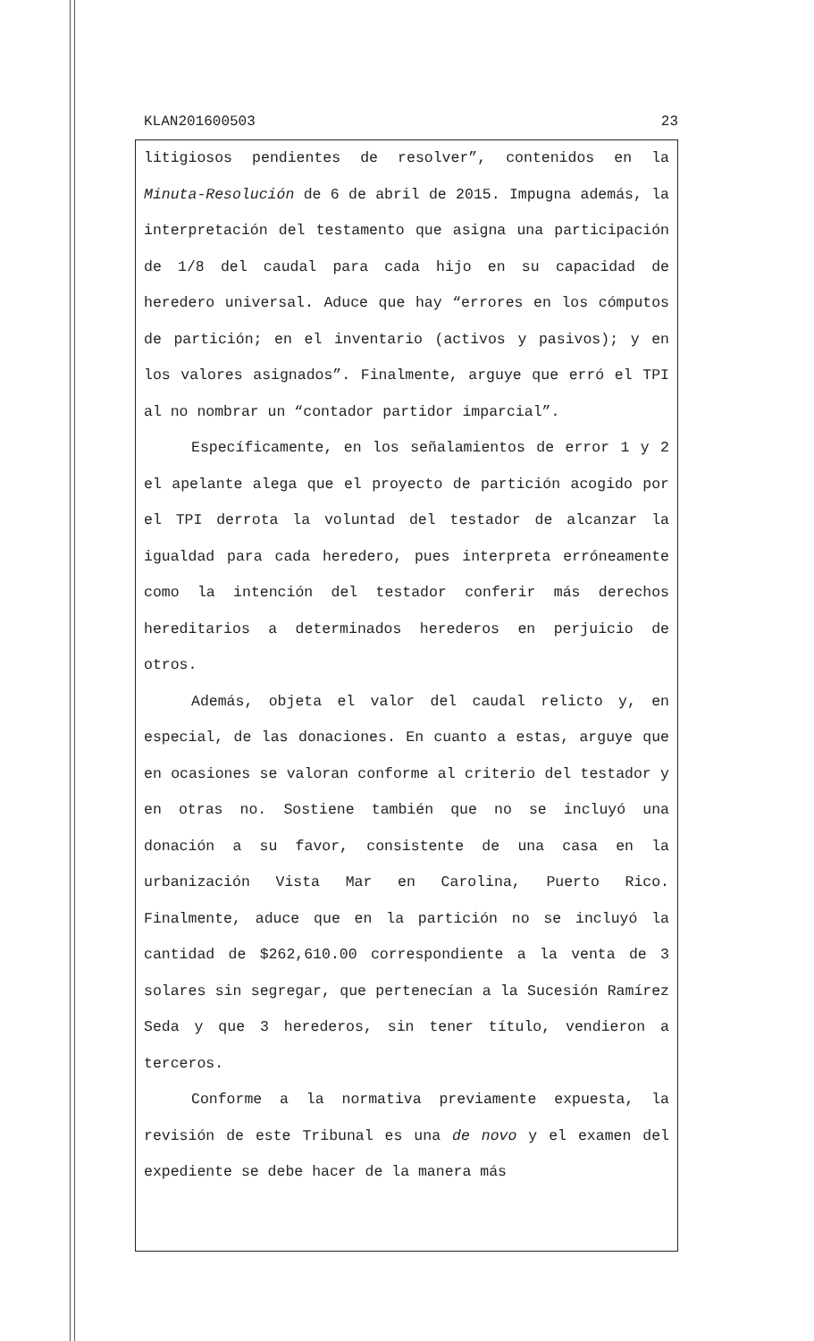KLAN201600503 23
litigiosos pendientes de resolver”, contenidos en la Minuta-Resolución de 6 de abril de 2015. Impugna además, la interpretación del testamento que asigna una participación de 1/8 del caudal para cada hijo en su capacidad de heredero universal. Aduce que hay “errores en los cómputos de partición; en el inventario (activos y pasivos); y en los valores asignados”. Finalmente, arguye que erró el TPI al no nombrar un “contador partidor imparcial”.
Específicamente, en los señalamientos de error 1 y 2 el apelante alega que el proyecto de partición acogido por el TPI derrota la voluntad del testador de alcanzar la igualdad para cada heredero, pues interpreta erróneamente como la intención del testador conferir más derechos hereditarios a determinados herederos en perjuicio de otros.
Además, objeta el valor del caudal relicto y, en especial, de las donaciones. En cuanto a estas, arguye que en ocasiones se valoran conforme al criterio del testador y en otras no. Sostiene también que no se incluyó una donación a su favor, consistente de una casa en la urbanización Vista Mar en Carolina, Puerto Rico. Finalmente, aduce que en la partición no se incluyó la cantidad de $262,610.00 correspondiente a la venta de 3 solares sin segregar, que pertenecían a la Sucesión Ramírez Seda y que 3 herederos, sin tener título, vendieron a terceros.
Conforme a la normativa previamente expuesta, la revisión de este Tribunal es una de novo y el examen del expediente se debe hacer de la manera más